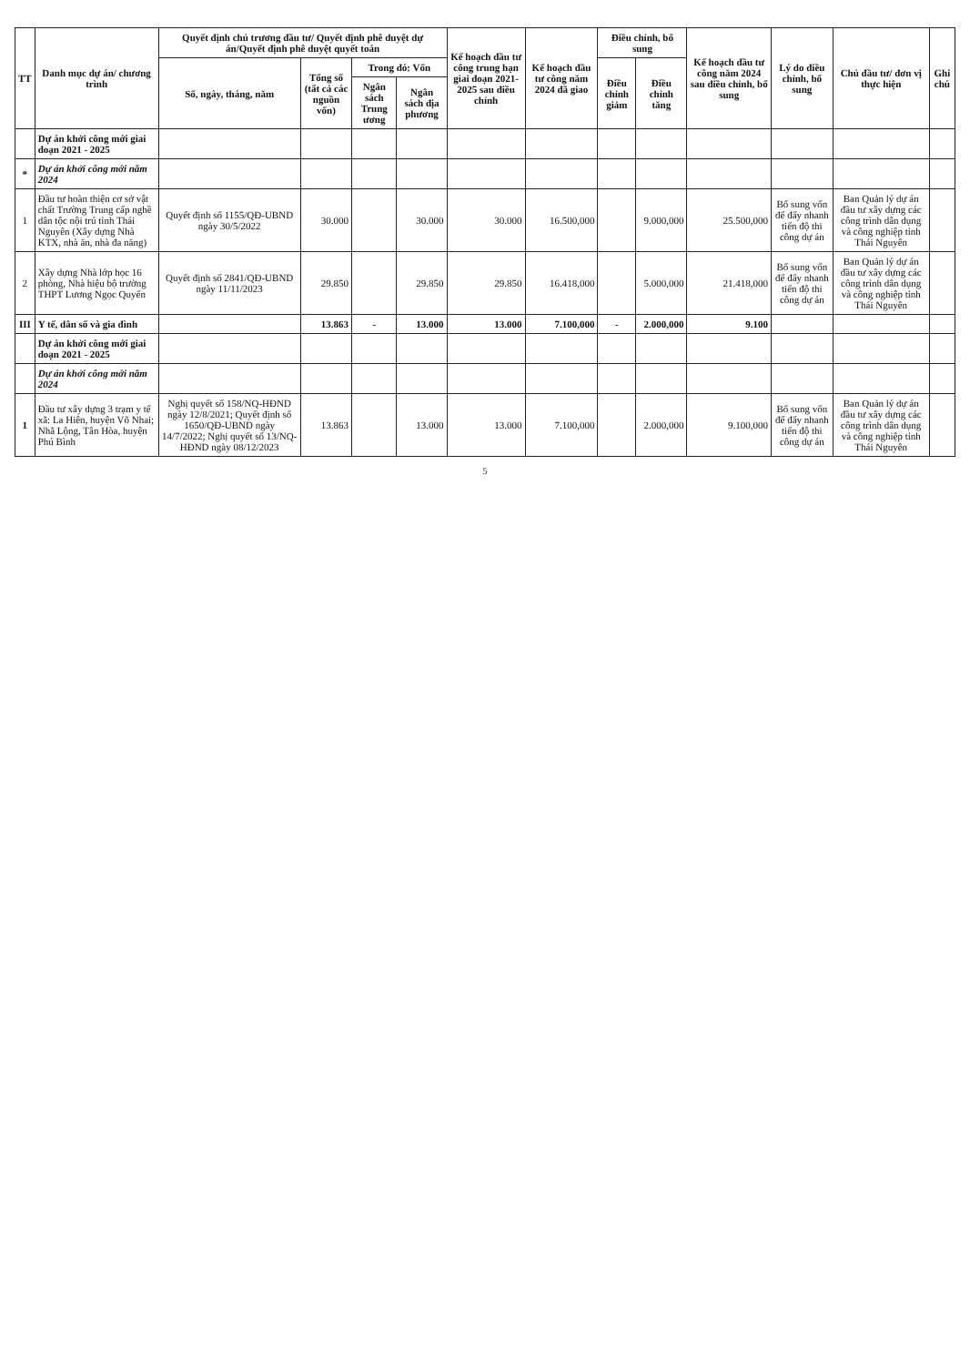| TT | Danh mục dự án/ chương trình | Quyết định chủ trương đầu tư/ Quyết định phê duyệt dự án/Quyết định phê duyệt quyết toán | | | | Kế hoạch đầu tư công trung hạn giai đoạn 2021-2025 sau điều chỉnh | Kế hoạch đầu tư công năm 2024 đã giao | Điều chỉnh, bổ sung | | Kế hoạch đầu tư công năm 2024 sau điều chỉnh, bổ sung | Lý do điều chỉnh, bổ sung | Chủ đầu tư/ đơn vị thực hiện | Ghi chú |
| --- | --- | --- | --- | --- | --- | --- | --- | --- | --- | --- | --- | --- | --- |
| | | Số, ngày, tháng, năm | Tổng số (tất cả các nguồn vốn) | Trong đó: Vốn | | | | Điều chỉnh giảm | Điều chỉnh tăng | | | | |
| | | | | Ngân sách Trung ương | Ngân sách địa phương | | | | | | | | |
| | Dự án khởi công mới giai đoạn 2021 - 2025 | | | | | | | | | | | | |
| * | Dự án khởi công mới năm 2024 | | | | | | | | | | | | |
| 1 | Đầu tư hoàn thiện cơ sở vật chất Trường Trung cấp nghề dân tộc nội trú tỉnh Thái Nguyên (Xây dựng Nhà KTX, nhà ăn, nhà đa năng) | Quyết định số 1155/QĐ-UBND ngày 30/5/2022 | 30.000 | | 30.000 | 30.000 | 16.500,000 | | 9.000,000 | 25.500,000 | Bổ sung vốn để đẩy nhanh tiến độ thi công dự án | Ban Quản lý dự án đầu tư xây dựng các công trình dân dụng và công nghiệp tỉnh Thái Nguyên | |
| 2 | Xây dựng Nhà lớp học 16 phòng, Nhà hiệu bộ trường THPT Lương Ngọc Quyến | Quyết định số 2841/QĐ-UBND ngày 11/11/2023 | 29.850 | | 29.850 | 29.850 | 16.418,000 | | 5.000,000 | 21.418,000 | Bổ sung vốn để đẩy nhanh tiến độ thi công dự án | Ban Quản lý dự án đầu tư xây dựng các công trình dân dụng và công nghiệp tỉnh Thái Nguyên | |
| III | Y tế, dân số và gia đình | | 13.863 | - | 13.000 | 13.000 | 7.100,000 | - | 2.000,000 | 9.100 | | | |
| | Dự án khởi công mới giai đoạn 2021 - 2025 | | | | | | | | | | | | |
| | Dự án khởi công mới năm 2024 | | | | | | | | | | | | |
| 1 | Đầu tư xây dựng 3 trạm y tế xã: La Hiên, huyện Võ Nhai; Nhã Lộng, Tân Hòa, huyện Phú Bình | Nghị quyết số 158/NQ-HĐND ngày 12/8/2021; Quyết định số 1650/QĐ-UBND ngày 14/7/2022; Nghị quyết số 13/NQ-HĐND ngày 08/12/2023 | 13.863 | | 13.000 | 13.000 | 7.100,000 | | 2.000,000 | 9.100,000 | Bổ sung vốn để đẩy nhanh tiến độ thi công dự án | Ban Quản lý dự án đầu tư xây dựng các công trình dân dụng và công nghiệp tỉnh Thái Nguyên | |
5